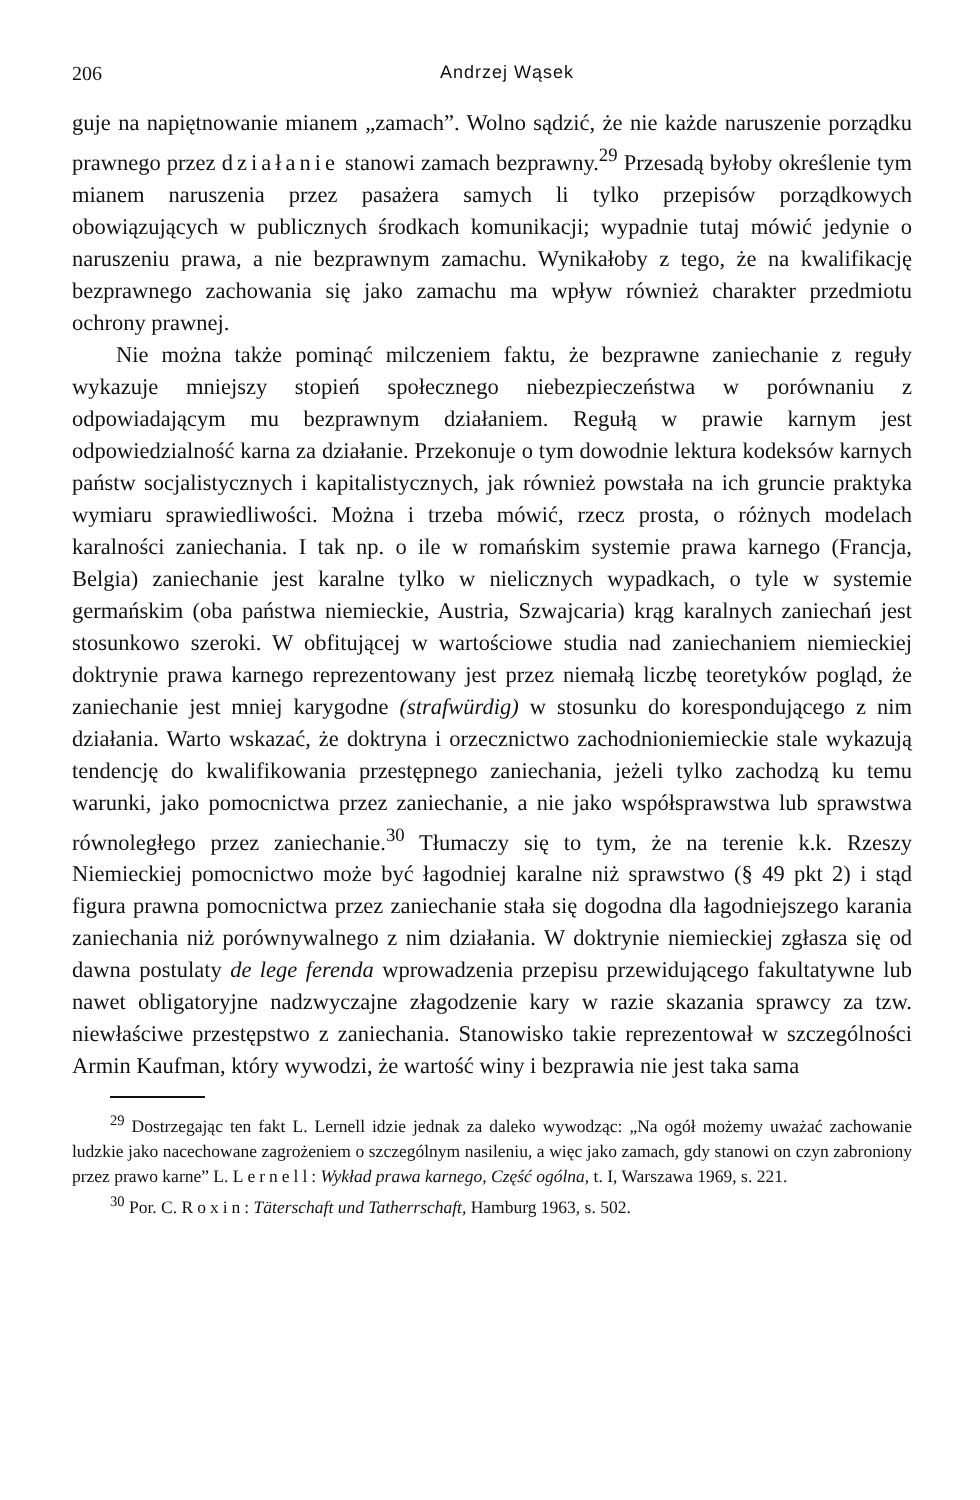206 Andrzej Wąsek
guje na napiętnowanie mianem „zamach”. Wolno sądzić, że nie każde naruszenie porządku prawnego przez działanie stanowi zamach bezprawny.<sup>29</sup> Przesadą byłoby określenie tym mianem naruszenia przez pasażera samych li tylko przepisów porządkowych obowiązujących w publicznych środkach komunikacji; wypadnie tutaj mówić jedynie o naruszeniu prawa, a nie bezprawnym zamachu. Wynikałoby z tego, że na kwalifikację bezprawnego zachowania się jako zamachu ma wpływ również charakter przedmiotu ochrony prawnej.
Nie można także pominąć milczeniem faktu, że bezprawne zaniechanie z reguły wykazuje mniejszy stopień społecznego niebezpieczeństwa w porównaniu z odpowiadającym mu bezprawnym działaniem. Regułą w prawie karnym jest odpowiedzialność karna za działanie. Przekonuje o tym dowodnie lektura kodeksów karnych państw socjalistycznych i kapitalistycznych, jak również powstała na ich gruncie praktyka wymiaru sprawiedliwości. Można i trzeba mówić, rzecz prosta, o różnych modelach karalności zaniechania. I tak np. o ile w romańskim systemie prawa karnego (Francja, Belgia) zaniechanie jest karalne tylko w nielicznych wypadkach, o tyle w systemie germańskim (oba państwa niemieckie, Austria, Szwajcaria) krąg karalnych zaniechań jest stosunkowo szeroki. W obfitującej w wartościowe studia nad zaniechaniem niemieckiej doktrynie prawa karnego reprezentowany jest przez niemałą liczbę teoretyków pogląd, że zaniechanie jest mniej karygodne (strafwürdig) w stosunku do korespondującego z nim działania. Warto wskazać, że doktryna i orzecznictwo zachodnioniemieckie stale wykazują tendencję do kwalifikowania przestępnego zaniechania, jeżeli tylko zachodzą ku temu warunki, jako pomocnictwa przez zaniechanie, a nie jako współsprawstwa lub sprawstwa równoległego przez zaniechanie.<sup>30</sup> Tłumaczy się to tym, że na terenie k.k. Rzeszy Niemieckiej pomocnictwo może być łagodniej karalne niż sprawstwo (§ 49 pkt 2) i stąd figura prawna pomocnictwa przez zaniechanie stała się dogodna dla łagodniejszego karania zaniechania niż porównywalnego z nim działania. W doktrynie niemieckiej zgłasza się od dawna postulaty de lege ferenda wprowadzenia przepisu przewidującego fakultatywne lub nawet obligatoryjne nadzwyczajne złagodzenie kary w razie skazania sprawcy za tzw. niewłaściwe przestępstwo z zaniechania. Stanowisko takie reprezentował w szczególności Armin Kaufman, który wywodzi, że wartość winy i bezprawia nie jest taka sama
<sup>29</sup> Dostrzegając ten fakt L. Lernell idzie jednak za daleko wywodząc: „Na ogół możemy uważać zachowanie ludzkie jako nacechowane zagrożeniem o szczególnym nasileniu, a więc jako zamach, gdy stanowi on czyn zabroniony przez prawo karne” L. Lernell: Wykład prawa karnego, Część ogólna, t. I, Warszawa 1969, s. 221.
<sup>30</sup> Por. C. Roxin: Täterschaft und Tatherrschaft, Hamburg 1963, s. 502.